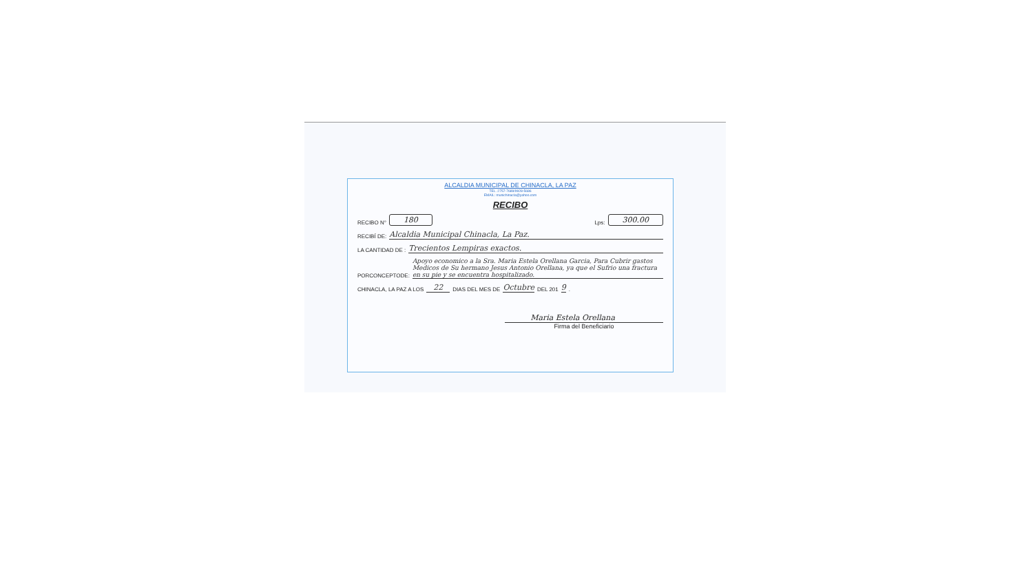ALCALDIA MUNICIPAL DE CHINACLA, LA PAZ
TEL. 2757-7689/9928-5686
EMAIL: munichinacla@yahoo.com
RECIBO
RECIBO N° 180 Lps: 300.00
RECIBÍ DE: Alcaldia Municipal Chinacla, La Paz.
LA CANTIDAD DE : Trecientos Lempiras exactos.
PORCONCEPTODE: Apoyo economico a la Sra. Maria Estela Orellana Garcia, Para Cubrir gastos Medicos de Su hermano Jesus Antonio Orellana, ya que el Sufrio una fractura en su pie y se encuentra hospitalizado.
CHINACLA, LA PAZ A LOS 22 DIAS DEL MES DE Octubre DEL 201 9.
Maria Estela Orellana
Firma del Beneficiario